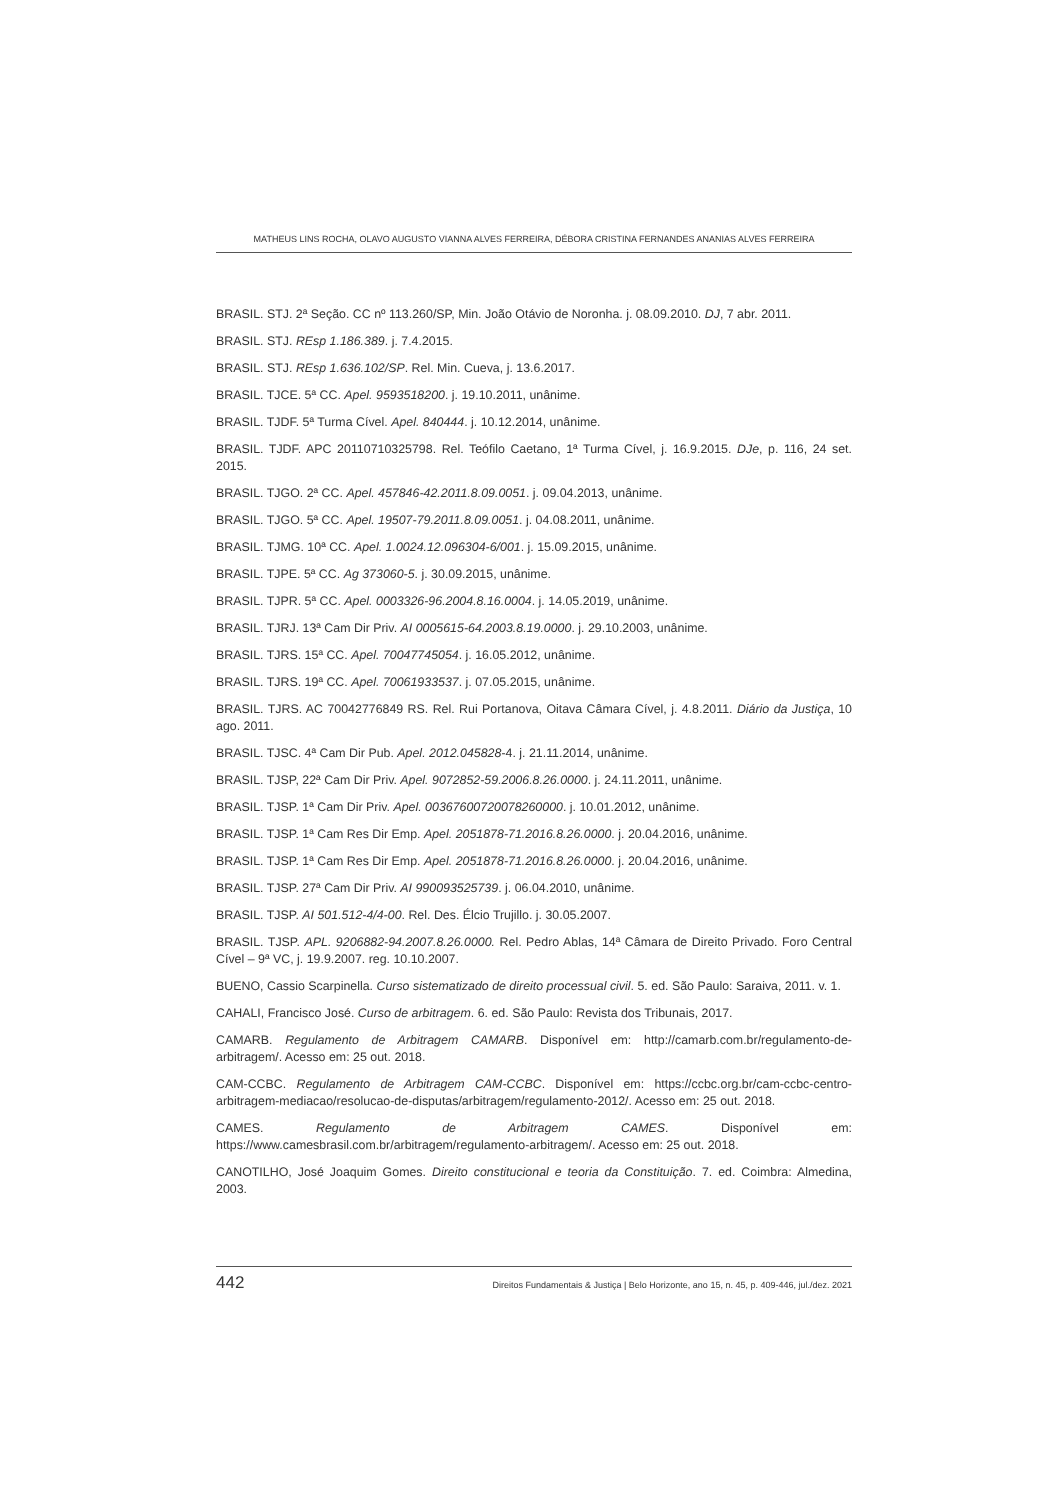MATHEUS LINS ROCHA, OLAVO AUGUSTO VIANNA ALVES FERREIRA, DÉBORA CRISTINA FERNANDES ANANIAS ALVES FERREIRA
BRASIL. STJ. 2ª Seção. CC nº 113.260/SP, Min. João Otávio de Noronha. j. 08.09.2010. DJ, 7 abr. 2011.
BRASIL. STJ. REsp 1.186.389. j. 7.4.2015.
BRASIL. STJ. REsp 1.636.102/SP. Rel. Min. Cueva, j. 13.6.2017.
BRASIL. TJCE. 5ª CC. Apel. 9593518200. j. 19.10.2011, unânime.
BRASIL. TJDF. 5ª Turma Cível. Apel. 840444. j. 10.12.2014, unânime.
BRASIL. TJDF. APC 20110710325798. Rel. Teófilo Caetano, 1ª Turma Cível, j. 16.9.2015. DJe, p. 116, 24 set. 2015.
BRASIL. TJGO. 2ª CC. Apel. 457846-42.2011.8.09.0051. j. 09.04.2013, unânime.
BRASIL. TJGO. 5ª CC. Apel. 19507-79.2011.8.09.0051. j. 04.08.2011, unânime.
BRASIL. TJMG. 10ª CC. Apel. 1.0024.12.096304-6/001. j. 15.09.2015, unânime.
BRASIL. TJPE. 5ª CC. Ag 373060-5. j. 30.09.2015, unânime.
BRASIL. TJPR. 5ª CC. Apel. 0003326-96.2004.8.16.0004. j. 14.05.2019, unânime.
BRASIL. TJRJ. 13ª Cam Dir Priv. AI 0005615-64.2003.8.19.0000. j. 29.10.2003, unânime.
BRASIL. TJRS. 15ª CC. Apel. 70047745054. j. 16.05.2012, unânime.
BRASIL. TJRS. 19ª CC. Apel. 70061933537. j. 07.05.2015, unânime.
BRASIL. TJRS. AC 70042776849 RS. Rel. Rui Portanova, Oitava Câmara Cível, j. 4.8.2011. Diário da Justiça, 10 ago. 2011.
BRASIL. TJSC. 4ª Cam Dir Pub. Apel. 2012.045828-4. j. 21.11.2014, unânime.
BRASIL. TJSP, 22ª Cam Dir Priv. Apel. 9072852-59.2006.8.26.0000. j. 24.11.2011, unânime.
BRASIL. TJSP. 1ª Cam Dir Priv. Apel. 00367600720078260000. j. 10.01.2012, unânime.
BRASIL. TJSP. 1ª Cam Res Dir Emp. Apel. 2051878-71.2016.8.26.0000. j. 20.04.2016, unânime.
BRASIL. TJSP. 1ª Cam Res Dir Emp. Apel. 2051878-71.2016.8.26.0000. j. 20.04.2016, unânime.
BRASIL. TJSP. 27ª Cam Dir Priv. AI 990093525739. j. 06.04.2010, unânime.
BRASIL. TJSP. AI 501.512-4/4-00. Rel. Des. Élcio Trujillo. j. 30.05.2007.
BRASIL. TJSP. APL. 9206882-94.2007.8.26.0000. Rel. Pedro Ablas, 14ª Câmara de Direito Privado. Foro Central Cível – 9ª VC, j. 19.9.2007. reg. 10.10.2007.
BUENO, Cassio Scarpinella. Curso sistematizado de direito processual civil. 5. ed. São Paulo: Saraiva, 2011. v. 1.
CAHALI, Francisco José. Curso de arbitragem. 6. ed. São Paulo: Revista dos Tribunais, 2017.
CAMARB. Regulamento de Arbitragem CAMARB. Disponível em: http://camarb.com.br/regulamento-de-arbitragem/. Acesso em: 25 out. 2018.
CAM-CCBC. Regulamento de Arbitragem CAM-CCBC. Disponível em: https://ccbc.org.br/cam-ccbc-centro-arbitragem-mediacao/resolucao-de-disputas/arbitragem/regulamento-2012/. Acesso em: 25 out. 2018.
CAMES. Regulamento de Arbitragem CAMES. Disponível em: https://www.camesbrasil.com.br/arbitragem/regulamento-arbitragem/. Acesso em: 25 out. 2018.
CANOTILHO, José Joaquim Gomes. Direito constitucional e teoria da Constituição. 7. ed. Coimbra: Almedina, 2003.
442 Direitos Fundamentais & Justiça | Belo Horizonte, ano 15, n. 45, p. 409-446, jul./dez. 2021